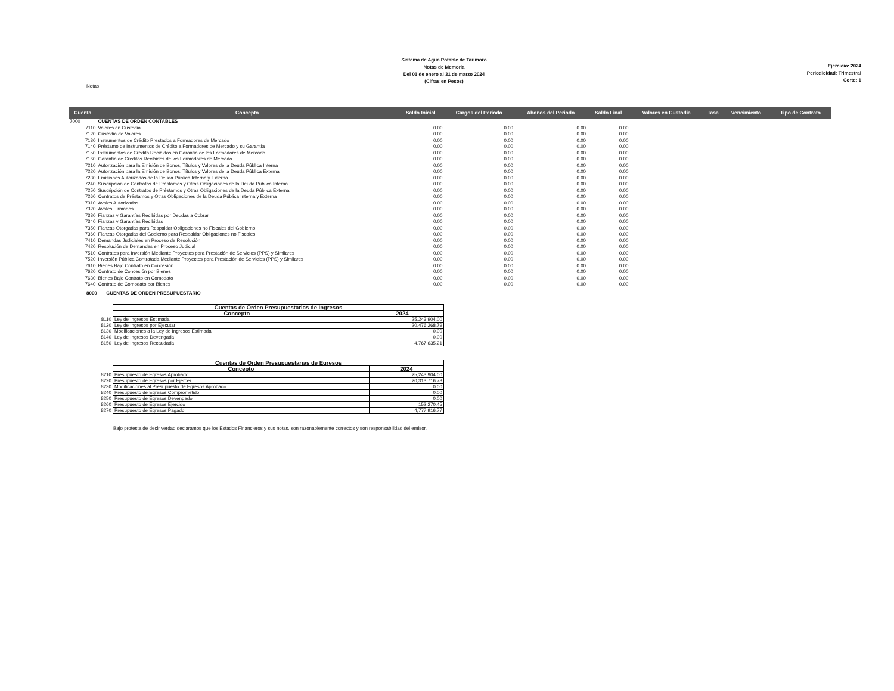Notas
Sistema de Agua Potable de Tarimoro
Notas de Memoria
Del 01 de enero al 31 de marzo 2024
(Cifras en Pesos)
Ejercicio: 2024
Periodicidad: Trimestral
Corte: 1
| Cuenta | Concepto | Saldo Inicial | Cargos del Periodo | Abonos del Periodo | Saldo Final | Valores en Custodia | Tasa | Vencimiento | Tipo de Contrato |
| --- | --- | --- | --- | --- | --- | --- | --- | --- | --- |
| 7000 | CUENTAS DE ORDEN CONTABLES | | | | | | | | |
| 7110 | Valores en Custodia | 0.00 | 0.00 | 0.00 | 0.00 | | | | |
| 7120 | Custodia de Valores | 0.00 | 0.00 | 0.00 | 0.00 | | | | |
| 7130 | Instrumentos de Crédito Prestados a Formadores de Mercado | 0.00 | 0.00 | 0.00 | 0.00 | | | | |
| 7140 | Préstamo de Instrumentos de Crédito a Formadores de Mercado y su Garantía | 0.00 | 0.00 | 0.00 | 0.00 | | | | |
| 7150 | Instrumentos de Crédito Recibidos en Garantía de los Formadores de Mercado | 0.00 | 0.00 | 0.00 | 0.00 | | | | |
| 7160 | Garantía de Créditos Recibidos de los Formadores de Mercado | 0.00 | 0.00 | 0.00 | 0.00 | | | | |
| 7210 | Autorización para la Emisión de Bonos, Títulos y Valores de la Deuda Pública Interna | 0.00 | 0.00 | 0.00 | 0.00 | | | | |
| 7220 | Autorización para la Emisión de Bonos, Títulos y Valores de la Deuda Pública Externa | 0.00 | 0.00 | 0.00 | 0.00 | | | | |
| 7230 | Emisiones Autorizadas de la Deuda Pública Interna y Externa | 0.00 | 0.00 | 0.00 | 0.00 | | | | |
| 7240 | Suscripción de Contratos de Préstamos y Otras Obligaciones de la Deuda Pública Interna | 0.00 | 0.00 | 0.00 | 0.00 | | | | |
| 7250 | Suscripción de Contratos de Préstamos y Otras Obligaciones de la Deuda Pública Externa | 0.00 | 0.00 | 0.00 | 0.00 | | | | |
| 7260 | Contratos de Préstamos y Otras Obligaciones de la Deuda Pública Interna y Externa | 0.00 | 0.00 | 0.00 | 0.00 | | | | |
| 7310 | Avales Autorizados | 0.00 | 0.00 | 0.00 | 0.00 | | | | |
| 7320 | Avales Firmados | 0.00 | 0.00 | 0.00 | 0.00 | | | | |
| 7330 | Fianzas y Garantías Recibidas por Deudas a Cobrar | 0.00 | 0.00 | 0.00 | 0.00 | | | | |
| 7340 | Fianzas y Garantías Recibidas | 0.00 | 0.00 | 0.00 | 0.00 | | | | |
| 7350 | Fianzas Otorgadas para Respaldar Obligaciones no Fiscales del Gobierno | 0.00 | 0.00 | 0.00 | 0.00 | | | | |
| 7360 | Fianzas Otorgadas del Gobierno para Respaldar Obligaciones no Fiscales | 0.00 | 0.00 | 0.00 | 0.00 | | | | |
| 7410 | Demandas Judiciales en Proceso de Resolución | 0.00 | 0.00 | 0.00 | 0.00 | | | | |
| 7420 | Resolución de Demandas en Proceso Judicial | 0.00 | 0.00 | 0.00 | 0.00 | | | | |
| 7510 | Contratos para Inversión Mediante Proyectos para Prestación de Servicios (PPS) y Similares | 0.00 | 0.00 | 0.00 | 0.00 | | | | |
| 7520 | Inversión Pública Contratada Mediante Proyectos para Prestación de Servicios (PPS) y Similares | 0.00 | 0.00 | 0.00 | 0.00 | | | | |
| 7610 | Bienes Bajo Contrato en Concesión | 0.00 | 0.00 | 0.00 | 0.00 | | | | |
| 7620 | Contrato de Concesión por Bienes | 0.00 | 0.00 | 0.00 | 0.00 | | | | |
| 7630 | Bienes Bajo Contrato en Comodato | 0.00 | 0.00 | 0.00 | 0.00 | | | | |
| 7640 | Contrato de Comodato por Bienes | 0.00 | 0.00 | 0.00 | 0.00 | | | | |
8000 CUENTAS DE ORDEN PRESUPUESTARIO
| | Cuentas de Orden Presupuestarias de Ingresos | |
| | Concepto | 2024 |
| 8110 | Ley de Ingresos Estimada | 25,243,904.00 |
| 8120 | Ley de Ingresos por Ejecutar | 20,476,268.79 |
| 8130 | Modificaciones a la Ley de Ingresos Estimada | 0.00 |
| 8140 | Ley de Ingresos Devengada | 0.00 |
| 8150 | Ley de Ingresos Recaudada | 4,767,635.21 |
| | Cuentas de Orden Presupuestarias de Egresos | |
| | Concepto | 2024 |
| 8210 | Presupuesto de Egresos Aprobado | 25,243,904.00 |
| 8220 | Presupuesto de Egresos por Ejercer | 20,313,716.78 |
| 8230 | Modificaciones al Presupuesto de Egresos Aprobado | 0.00 |
| 8240 | Presupuesto de Egresos Comprometido | 0.00 |
| 8250 | Presupuesto de Egresos Devengado | 0.00 |
| 8260 | Presupuesto de Egresos Ejercido | 152,270.45 |
| 8270 | Presupuesto de Egresos Pagado | 4,777,916.77 |
Bajo protesta de decir verdad declaramos que los Estados Financieros y sus notas, son razonablemente correctos y son responsabilidad del emisor.